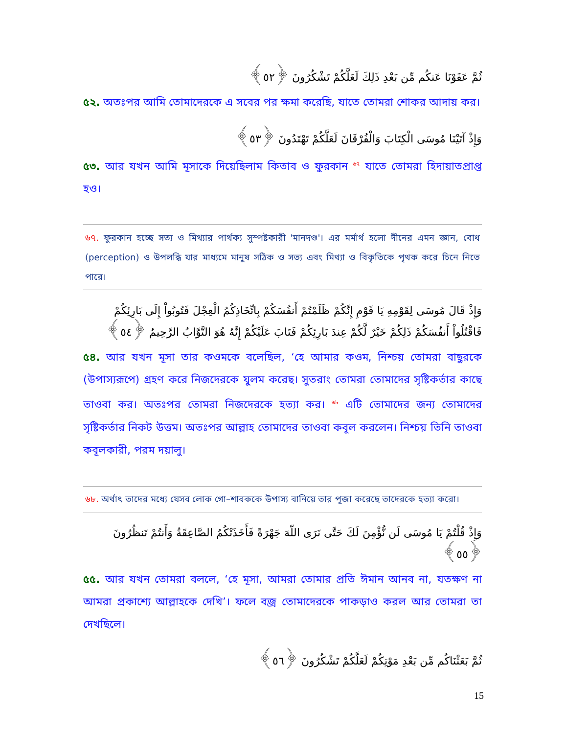ثُمَّ عَفَوْنَا عَنكُم مِّن بَعْدِ ذَلِكَ لَعَلَّكُمْ تَشْكُرُونَ ﴿٥٢﴾
৫২. অতঃপর আমি তোমাদেরকে এ সবের পর ক্ষমা করেছি, যাতে তোমরা শোকর আদায় কর।
وَإِذْ آتَيْنَا مُوسَى الْكِتَابَ وَالْفُرْقَانَ لَعَلَّكُمْ تَهْتَدُونَ ﴿٥٣﴾
৫৩. আর যখন আমি মূসাকে দিয়েছিলাম কিতাব ও ফুরকান <sup>৬৭</sup> যাতে তোমরা হিদায়াতপ্রাপ্ত হও।
৬৭. ফুরকান হচ্ছে সত্য ও মিথ্যার পার্থক্য সুস্পষ্টকারী 'মানদণ্ড'। এর মর্মার্থ হলো দীনের এমন জ্ঞান, বোধ (perception) ও উপলব্ধি যার মাধ্যমে মানুষ সঠিক ও সত্য এবং মিথ্যা ও বিকৃতিকে পৃথক করে চিনে নিতে পারে।
وَإِذْ قَالَ مُوسَى لِقَوْمِهِ يَا قَوْمِ إِنَّكُمْ ظَلَمْتُمْ أَنفُسَكُمْ بِاتِّخَاذِكُمُ الْعِجْلَ فَتُوبُواْ إِلَى بَارِئِكُمْ فَاقْتُلُواْ أَنفُسَكُمْ ذَلِكُمْ خَيْرٌ لَّكُمْ عِندَ بَارِئِكُمْ فَتَابَ عَلَيْكُمْ إِنَّهُ هُوَ التَّوَّابُ الرَّحِيمُ ﴿٥٤﴾
৫৪. আর যখন মূসা তার কওমকে বলেছিল, ‘হে আমার কওম, নিশ্চয় তোমরা বাছুরকে (উপাস্যরূপে) গ্রহণ করে নিজদেরকে যুলম করেছ। সুতরাং তোমরা তোমাদের সৃষ্টিকর্তার কাছে তাওবা কর। অতঃপর তোমরা নিজদেরকে হত্যা কর। <sup>৬৮</sup> এটি তোমাদের জন্য তোমাদের সৃষ্টিকর্তার নিকট উত্তম। অতঃপর আল্লাহ তোমাদের তাওবা কবূল করলেন। নিশ্চয় তিনি তাওবা কবূলকারী, পরম দয়ালু।
৬৮. অর্থাৎ তাদের মধ্যে যেসব লোক গো–শাবককে উপাস্য বানিয়ে তার পূজা করেছে তাদেরকে হত্যা করো।
وَإِذْ قُلْتُمْ يَا مُوسَى لَن نُّؤْمِنَ لَكَ حَتَّى نَرَى اللّهَ جَهْرَةً فَأَخَذَتْكُمُ الصَّاعِقَةُ وَأَنتُمْ تَنظُرُونَ ﴿٥٥﴾
৫৫. আর যখন তোমরা বললে, ‘হে মূসা, আমরা তোমার প্রতি ঈমান আনব না, যতক্ষণ না আমরা প্রকাশ্যে আল্লাহকে দেখি’। ফলে বজ্র তোমাদেরকে পাকড়াও করল আর তোমরা তা দেখছিলে।
ثُمَّ بَعَثْنَاكُم مِّن بَعْدِ مَوْتِكُمْ لَعَلَّكُمْ تَشْكُرُونَ ﴿٥٦﴾
15